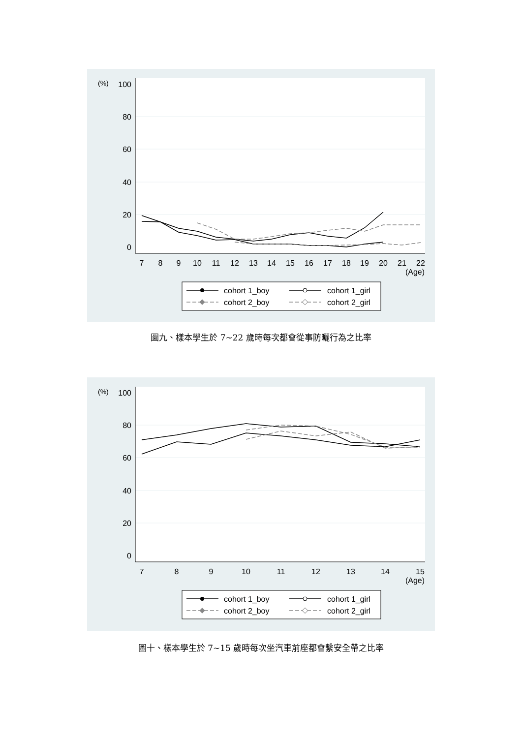(%)
100
80
60
40
20
0
7
8
9
10
11
12
13
14
15
16
17
18
19
20
21
22
(Age)
cohort 1_boy
cohort 1_girl
cohort 2_boy
cohort 2_girl
圖九、樣本學生於 7~22 歲時每次都會從事防曬行為之比率
(%)
100
80
60
40
20
0
7
8
9
10
11
12
13
14
15
(Age)
cohort 1_boy
cohort 1_girl
cohort 2_boy
cohort 2_girl
圖十、樣本學生於 7~15 歲時每次坐汽車前座都會繫安全帶之比率